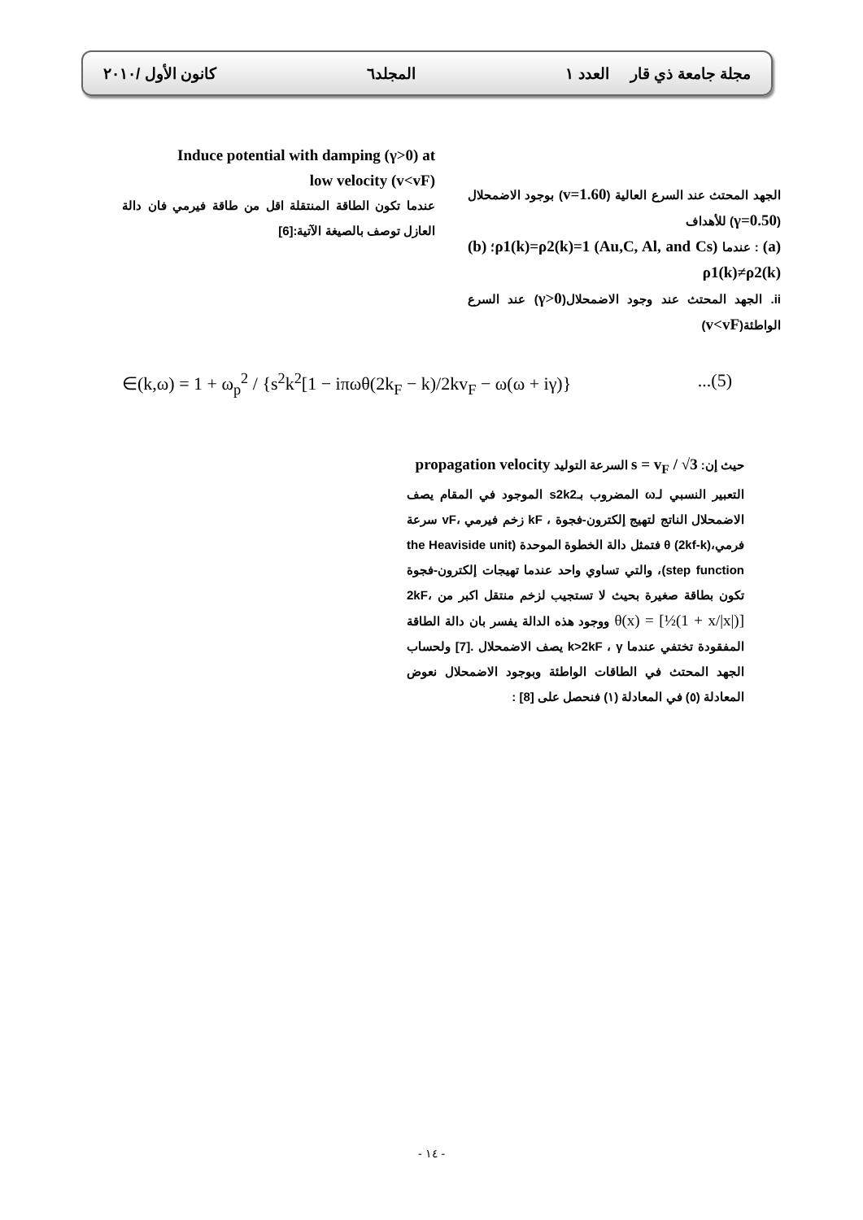مجلة جامعة ذي قار العدد ١ المجلد٦ كانون الأول /٢٠١٠
الجهد المحتث عند السرع العالية (v=1.60) بوجود الاضمحلال (γ=0.50) للأهداف
(a) : عندما (Au,C, Al, and Cs) ρ1(k)=ρ2(k)=1؛ (b) ρ1(k)≠ρ2(k)
ii. الجهد المحتث عند وجود الاضمحلال(γ>0) عند السرع الواطئة(v<vF)
Induce potential with damping (γ>0) at
low velocity (v<vF)
عندما تكون الطاقة المنتقلة اقل من طاقة فيرمي فان دالة العازل توصف بالصيغة الآتية:[6]
∈(k,ω) = 1 + ω<sub>p</sub><sup>2</sup> / {s<sup>2</sup>k<sup>2</sup>[1 − iπωθ(2k<sub>F</sub> − k)/2kv<sub>F</sub> − ω(ω + iγ)}...(5)
حيث إن: s = v<sub>F</sub> / √3 السرعة التوليد propagation velocity
التعبير النسبي لـω المضروب بـs2k2 الموجود في المقام يصف الاضمحلال الناتج لتهيج إلكترون-فجوة ، kF زخم فيرمي ،vF سرعة فرمي،(2kf-k) θ فتمثل دالة الخطوة الموحدة (the Heaviside unit step function)، والتي تساوي واحد عندما تهيجات إلكترون-فجوة تكون بطاقة صغيرة بحيث لا تستجيب لزخم منتقل اكبر من 2kF، θ(x) = [½(1 + x/|x|)] ووجود هذه الدالة يفسر بان دالة الطاقة المفقودة تختفي عندما k>2kF ، γ يصف الاضمحلال .[7] ولحساب الجهد المحتث في الطاقات الواطئة وبوجود الاضمحلال نعوض المعادلة (٥) في المعادلة (١) فنحصل على [8] :
- ١٤ -